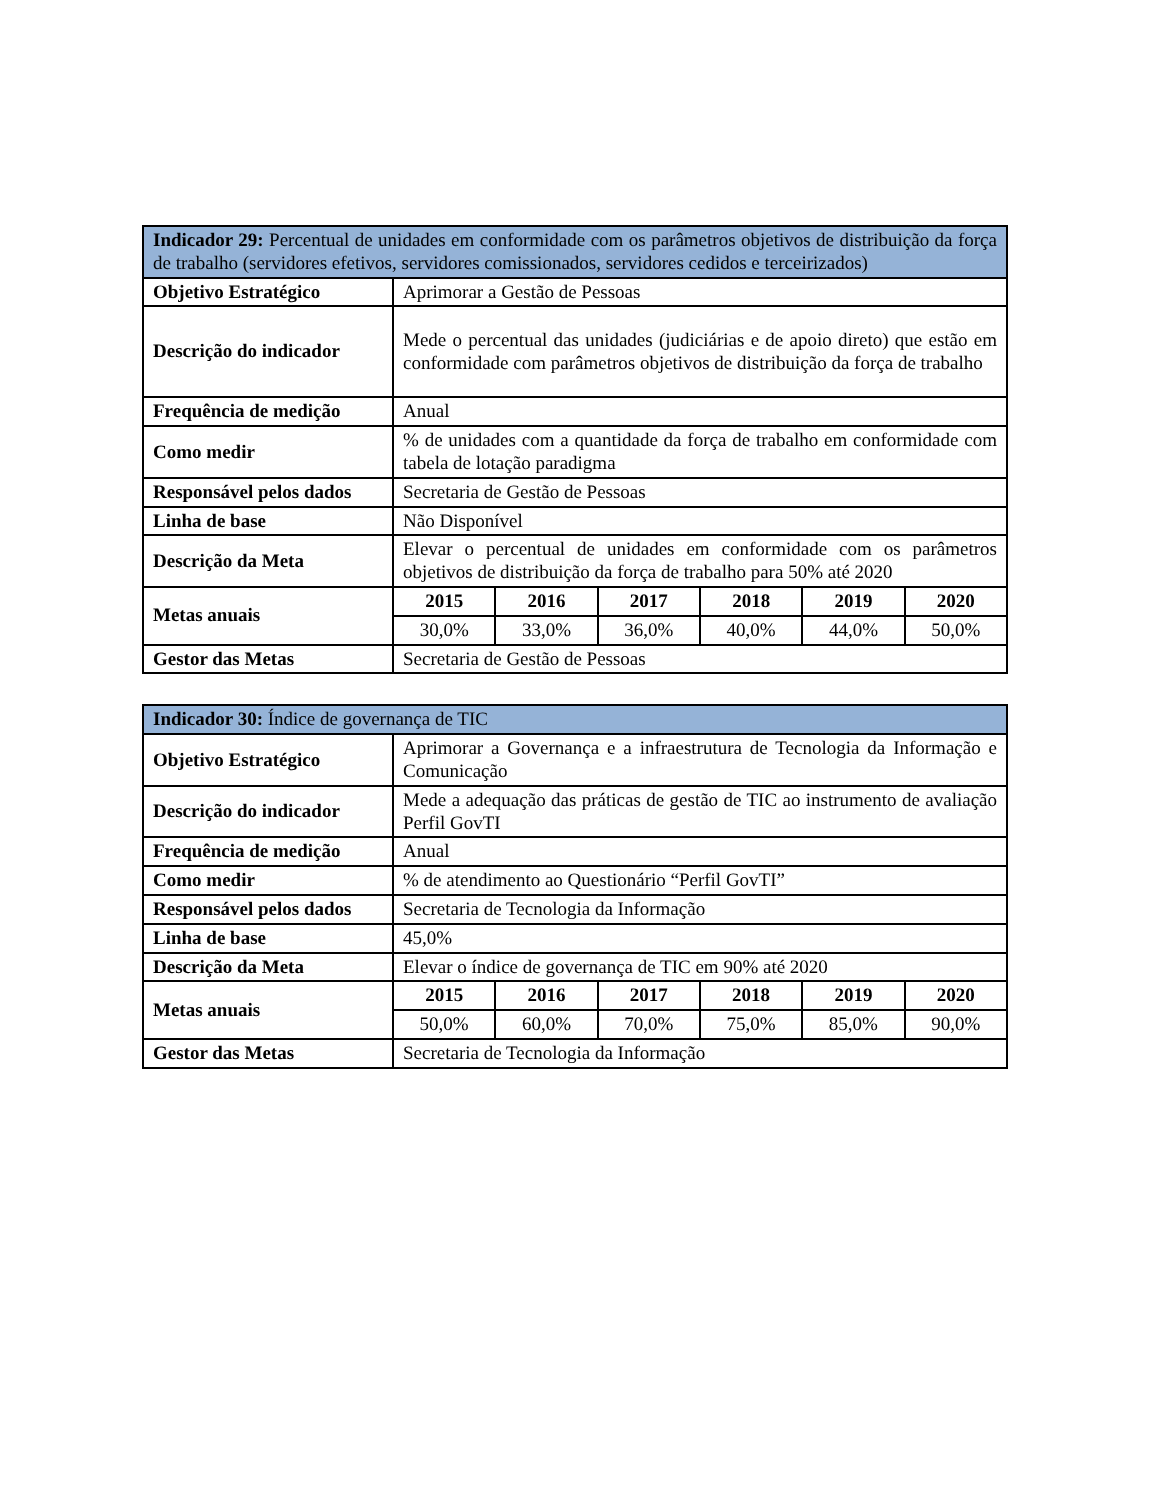| Indicador 29: Percentual de unidades em conformidade com os parâmetros objetivos de distribuição da força de trabalho (servidores efetivos, servidores comissionados, servidores cedidos e terceirizados) | | | | | | |
| --- | --- | --- | --- | --- | --- | --- |
| Objetivo Estratégico | Aprimorar a Gestão de Pessoas | | | | | |
| Descrição do indicador | Mede o percentual das unidades (judiciárias e de apoio direto) que estão em conformidade com parâmetros objetivos de distribuição da força de trabalho | | | | | |
| Frequência de medição | Anual | | | | | |
| Como medir | % de unidades com a quantidade da força de trabalho em conformidade com tabela de lotação paradigma | | | | | |
| Responsável pelos dados | Secretaria de Gestão de Pessoas | | | | | |
| Linha de base | Não Disponível | | | | | |
| Descrição da Meta | Elevar o percentual de unidades em conformidade com os parâmetros objetivos de distribuição da força de trabalho para 50% até 2020 | | | | | |
| Metas anuais | 2015 | 2016 | 2017 | 2018 | 2019 | 2020 |
| | 30,0% | 33,0% | 36,0% | 40,0% | 44,0% | 50,0% |
| Gestor das Metas | Secretaria de Gestão de Pessoas | | | | | |
| Indicador 30: Índice de governança de TIC | | | | | | |
| --- | --- | --- | --- | --- | --- | --- |
| Objetivo Estratégico | Aprimorar a Governança e a infraestrutura de Tecnologia da Informação e Comunicação | | | | | |
| Descrição do indicador | Mede a adequação das práticas de gestão de TIC ao instrumento de avaliação Perfil GovTI | | | | | |
| Frequência de medição | Anual | | | | | |
| Como medir | % de atendimento ao Questionário “Perfil GovTI” | | | | | |
| Responsável pelos dados | Secretaria de Tecnologia da Informação | | | | | |
| Linha de base | 45,0% | | | | | |
| Descrição da Meta | Elevar o índice de governança de TIC em 90% até 2020 | | | | | |
| Metas anuais | 2015 | 2016 | 2017 | 2018 | 2019 | 2020 |
| | 50,0% | 60,0% | 70,0% | 75,0% | 85,0% | 90,0% |
| Gestor das Metas | Secretaria de Tecnologia da Informação | | | | | |